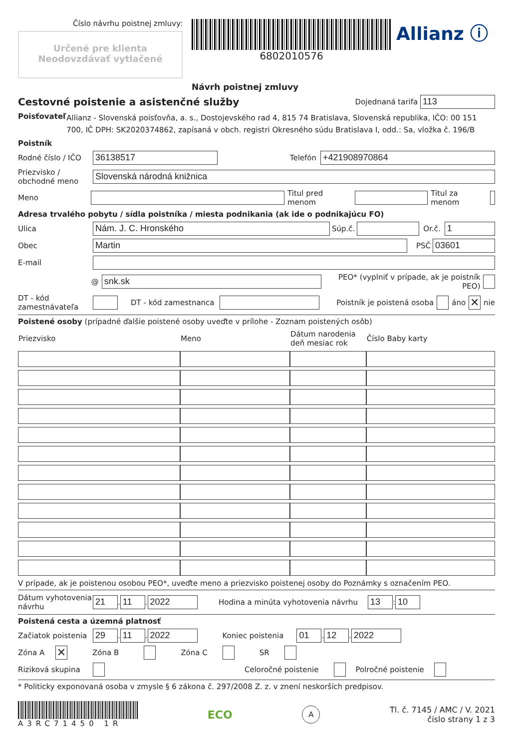Číslo návrhu poistnej zmluvy:
Určené pre klienta
Neodovzdávať vytlačené
6802010576
Návrh poistnej zmluvy
Allianz ⓘ
Cestovné poistenie a asistenčné služby Dojednaná tarifa 113
Poisťovateľ
Allianz - Slovenská poisťovňa, a. s., Dostojevského rad 4, 815 74 Bratislava, Slovenská republika, IČO: 00 151 700, IČ DPH: SK2020374862, zapísaná v obch. registri Okresného súdu Bratislava I, odd.: Sa, vložka č. 196/B
Poistník
Rodné číslo / IČO
36138517
Telefón
+421908970864
Priezvisko / obchodné meno
Slovenská národná knižnica
Meno Titul pred menom Titul za menom
Adresa trvalého pobytu / sídla poistníka / miesta podnikania (ak ide o podnikajúcu FO)
Ulica
Nám. J. C. Hronského
Súp.č. Or.č.
1
Obec
Martin
PSČ
03601
E-mail
@
snk.sk
PEO* (vyplniť v prípade, ak je poistník PEO)
DT - kód zamestnávateľa
DT - kód zamestnanca Poistník je poistená osoba áno ✕ nie
Poistené osoby (prípadné ďalšie poistené osoby uveďte v prílohe - Zoznam poistených osôb)
| Priezvisko | Meno | Dátum narodenia deň mesiac rok | Číslo Baby karty |
| --- | --- | --- | --- |
V prípade, ak je poistenou osobou PEO*, uveďte meno a priezvisko poistenej osoby do Poznámky s označením PEO.
Dátum vyhotovenia návrhu
21
.
11
.
2022
Hodina a minúta vyhotovenia návrhu
13
:
10
Poistená cesta a územná platnosť
Začiatok poistenia
29
.
11
.
2022
Koniec poistenia
01
.
12
.
2022
Zóna A ✕ Zóna B Zóna C SR
Riziková skupina Celoročné poistenie Polročné poistenie
* Politicky exponovaná osoba v zmysle § 6 zákona č. 297/2008 Z. z. v znení neskorších predpisov.
A3RC71450 1R
ECO
A
Tl. č. 7145 / AMC / V. 2021
číslo strany 1 z 3